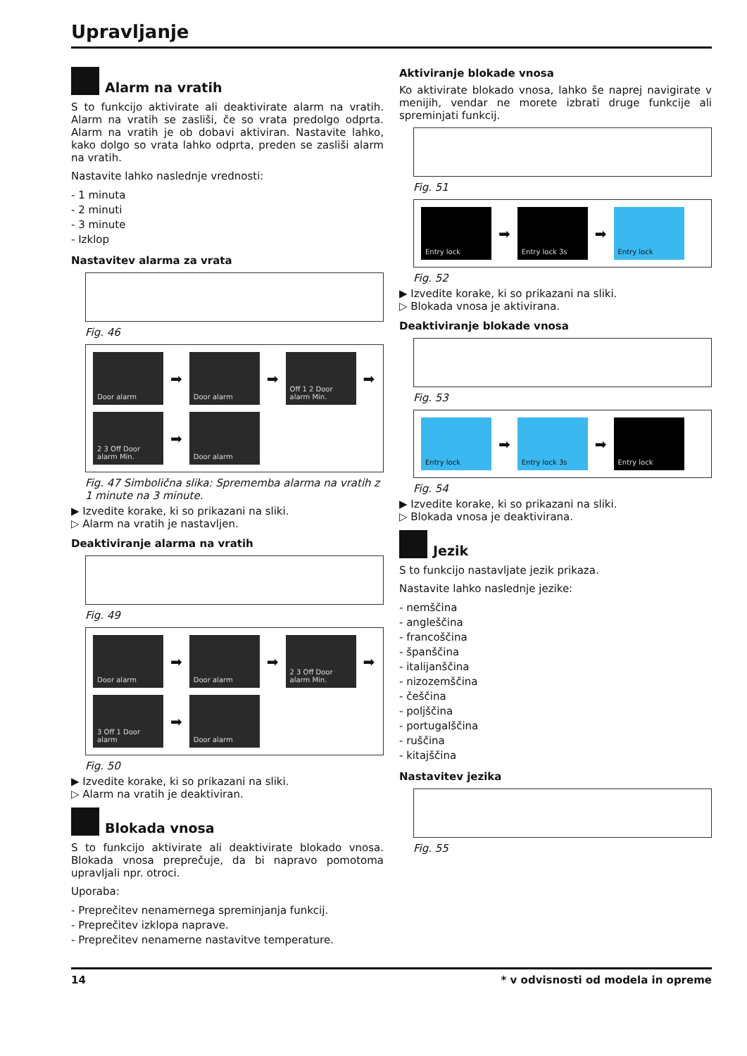Upravljanje
Alarm na vratih
S to funkcijo aktivirate ali deaktivirate alarm na vratih. Alarm na vratih se zasliši, če so vrata predolgo odprta. Alarm na vratih je ob dobavi aktiviran. Nastavite lahko, kako dolgo so vrata lahko odprta, preden se zasliši alarm na vratih.
Nastavite lahko naslednje vrednosti:
- 1 minuta
- 2 minuti
- 3 minute
- Izklop
Nastavitev alarma za vrata
Fig. 46
Door alarm
➡
Door alarm
➡
Off 1 2 Door alarm Min.
➡
2 3 Off Door alarm Min.
➡
Door alarm
Fig. 47 Simbolična slika: Sprememba alarma na vratih z 1 minute na 3 minute.
▶ Izvedite korake, ki so prikazani na sliki.
▷ Alarm na vratih je nastavljen.
Deaktiviranje alarma na vratih
Fig. 49
Door alarm
➡
Door alarm
➡
2 3 Off Door alarm Min.
➡
3 Off 1 Door alarm
➡
Door alarm
Fig. 50
▶ Izvedite korake, ki so prikazani na sliki.
▷ Alarm na vratih je deaktiviran.
Blokada vnosa
S to funkcijo aktivirate ali deaktivirate blokado vnosa. Blokada vnosa preprečuje, da bi napravo pomotoma upravljali npr. otroci.
Uporaba:
- Preprečitev nenamernega spreminjanja funkcij.
- Preprečitev izklopa naprave.
- Preprečitev nenamerne nastavitve temperature.
Aktiviranje blokade vnosa
Ko aktivirate blokado vnosa, lahko še naprej navigirate v menijih, vendar ne morete izbrati druge funkcije ali spremi­njati funkcij.
Fig. 51
Entry lock
➡
Entry lock 3s
➡
Entry lock
Fig. 52
▶ Izvedite korake, ki so prikazani na sliki.
▷ Blokada vnosa je aktivirana.
Deaktiviranje blokade vnosa
Fig. 53
Entry lock
➡
Entry lock 3s
➡
Entry lock
Fig. 54
▶ Izvedite korake, ki so prikazani na sliki.
▷ Blokada vnosa je deaktivirana.
Jezik
S to funkcijo nastavljate jezik prikaza.
Nastavite lahko naslednje jezike:
- nemščina
- angleščina
- francoščina
- španščina
- italijanščina
- nizozemščina
- češčina
- poljščina
- portugalščina
- ruščina
- kitajščina
Nastavitev jezika
Fig. 55
14 * v odvisnosti od modela in opreme